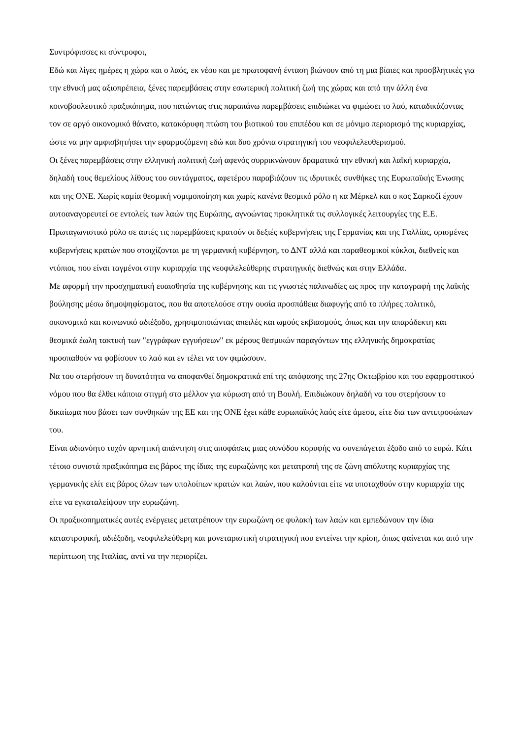Συντρόφισσες κι σύντροφοι,
Εδώ και λίγες ημέρες η χώρα και ο λαός, εκ νέου και με πρωτοφανή ένταση βιώνουν από τη μια βίαιες και προσβλητικές για την εθνική μας αξιοπρέπεια, ξένες παρεμβάσεις στην εσωτερική πολιτική ζωή της χώρας και από την άλλη ένα κοινοβουλευτικό πραξικόπημα, που πατώντας στις παραπάνω παρεμβάσεις επιδιώκει να φιμώσει το λαό, καταδικάζοντας τον σε αργό οικονομικό θάνατο, κατακόρυφη πτώση του βιοτικού του επιπέδου και σε μόνιμο περιορισμό της κυριαρχίας, ώστε να μην αμφισβητήσει την εφαρμοζόμενη εδώ και δυο χρόνια στρατηγική του νεοφιλελευθερισμού.
Οι ξένες παρεμβάσεις στην ελληνική πολιτική ζωή αφενός συρρικνώνουν δραματικά την εθνική και λαϊκή κυριαρχία, δηλαδή τους θεμελίους λίθους του συντάγματος, αφετέρου παραβιάζουν τις ιδρυτικές συνθήκες της Ευρωπαϊκής Ένωσης και της ΟΝΕ. Χωρίς καμία θεσμική νομιμοποίηση και χωρίς κανένα θεσμικό ρόλο η κα Μέρκελ και ο κος Σαρκοζί έχουν αυτοαναγορευτεί σε εντολείς των λαών της Ευρώπης, αγνοώντας προκλητικά τις συλλογικές λειτουργίες της Ε.Ε.
Πρωταγωνιστικό ρόλο σε αυτές τις παρεμβάσεις κρατούν οι δεξιές κυβερνήσεις της Γερμανίας και της Γαλλίας, ορισμένες κυβερνήσεις κρατών που στοιχίζονται με τη γερμανική κυβέρνηση, το ΔΝΤ αλλά και παραθεσμικοί κύκλοι, διεθνείς και ντόπιοι, που είναι ταγμένοι στην κυριαρχία της νεοφιλελεύθερης στρατηγικής διεθνώς και στην Ελλάδα.
Με αφορμή την προσχηματική ευαισθησία της κυβέρνησης και τις γνωστές παλινωδίες ως προς την καταγραφή της λαϊκής βούλησης μέσω δημοψηφίσματος, που θα αποτελούσε στην ουσία προσπάθεια διαφυγής από το πλήρες πολιτικό, οικονομικό και κοινωνικό αδιέξοδο, χρησιμοποιώντας απειλές και ωμούς εκβιασμούς, όπως και την απαράδεκτη και θεσμικά έωλη τακτική των "εγγράφων εγγυήσεων" εκ μέρους θεσμικών παραγόντων της ελληνικής δημοκρατίας προσπαθούν να φοβίσουν το λαό και εν τέλει να τον φιμώσουν.
Να του στερήσουν τη δυνατότητα να αποφανθεί δημοκρατικά επί της απόφασης της 27ης Οκτωβρίου και του εφαρμοστικού νόμου που θα έλθει κάποια στιγμή στο μέλλον για κύρωση από τη Βουλή. Επιδιώκουν δηλαδή να του στερήσουν το δικαίωμα που βάσει των συνθηκών της ΕΕ και της ΟΝΕ έχει κάθε ευρωπαϊκός λαός είτε άμεσα, είτε δια των αντιπροσώπων του.
Είναι αδιανόητο τυχόν αρνητική απάντηση στις αποφάσεις μιας συνόδου κορυφής να συνεπάγεται έξοδο από το ευρώ. Κάτι τέτοιο συνιστά πραξικόπημα εις βάρος της ίδιας της ευρωζώνης και μετατροπή της σε ζώνη απόλυτης κυριαρχίας της γερμανικής ελίτ εις βάρος όλων των υπολοίπων κρατών και λαών, που καλούνται είτε να υποταχθούν στην κυριαρχία της είτε να εγκαταλείψουν την ευρωζώνη.
Οι πραξικοπηματικές αυτές ενέργειες μετατρέπουν την ευρωζώνη σε φυλακή των λαών και εμπεδώνουν την ίδια καταστροφική, αδιέξοδη, νεοφιλελεύθερη και μονεταριστική στρατηγική που εντείνει την κρίση, όπως φαίνεται και από την περίπτωση της Ιταλίας, αντί να την περιορίζει.